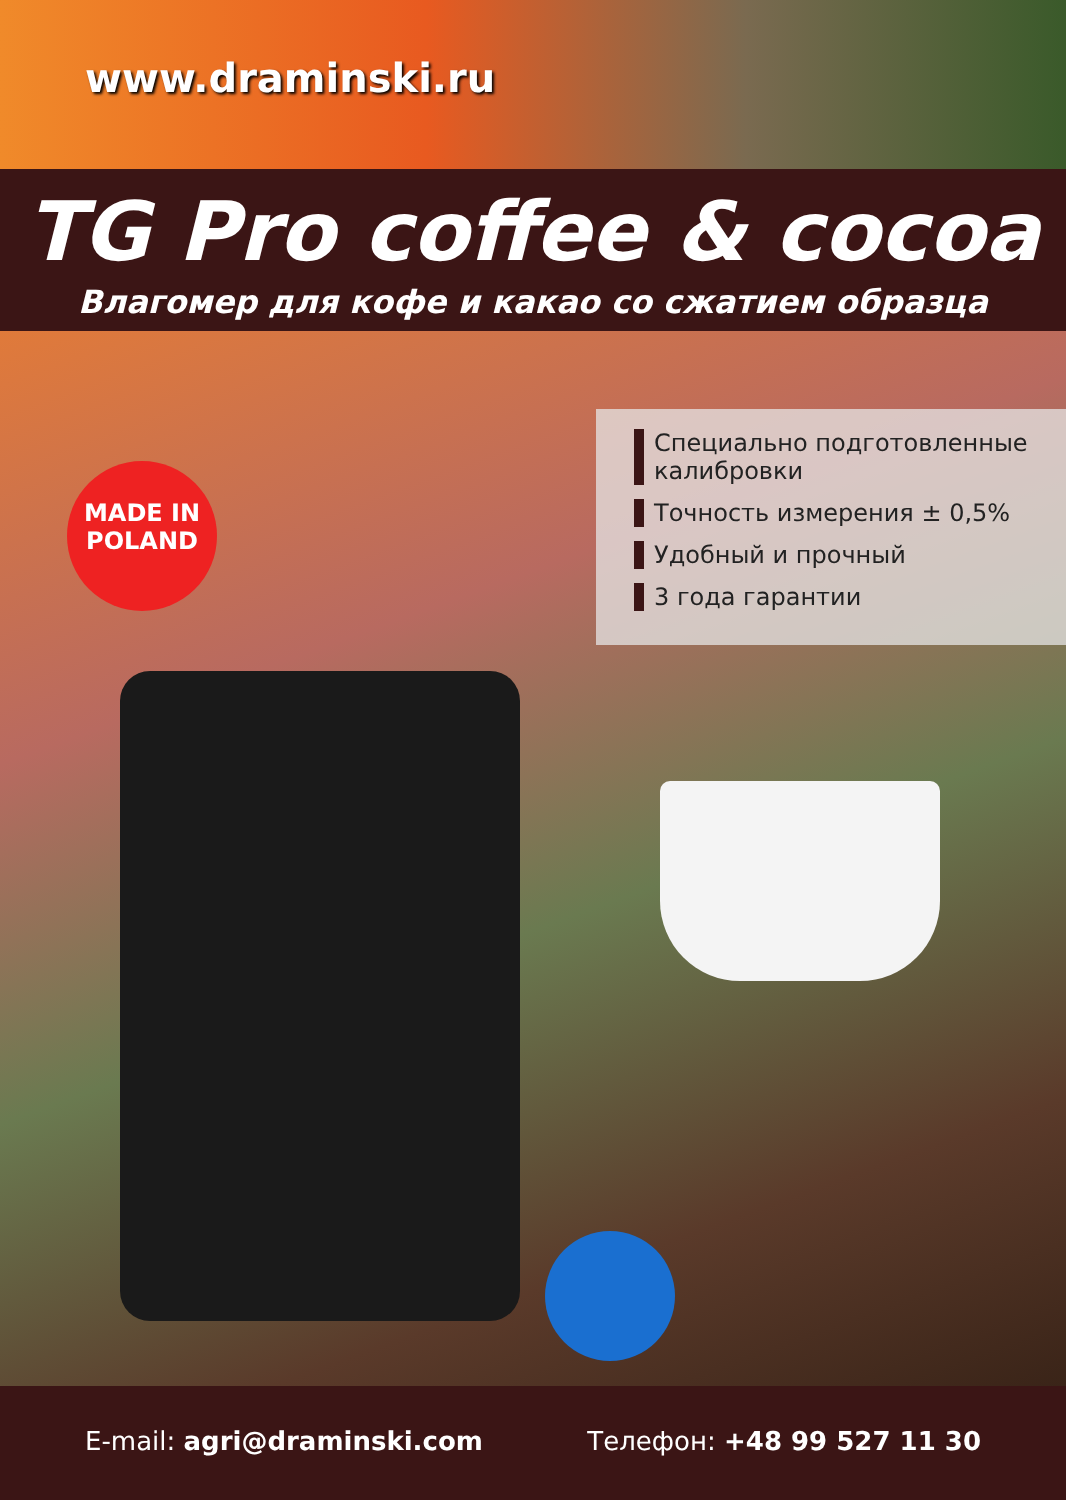www.draminski.ru
TG Pro coffee & cocoa
Влагомер для кофе и какао со сжатием образца
MADE IN
POLAND
Специально подготовленные калибровки
Точность измерения ± 0,5%
Удобный и прочный
3 года гарантии
E-mail: agri@draminski.com Телефон: +48 99 527 11 30